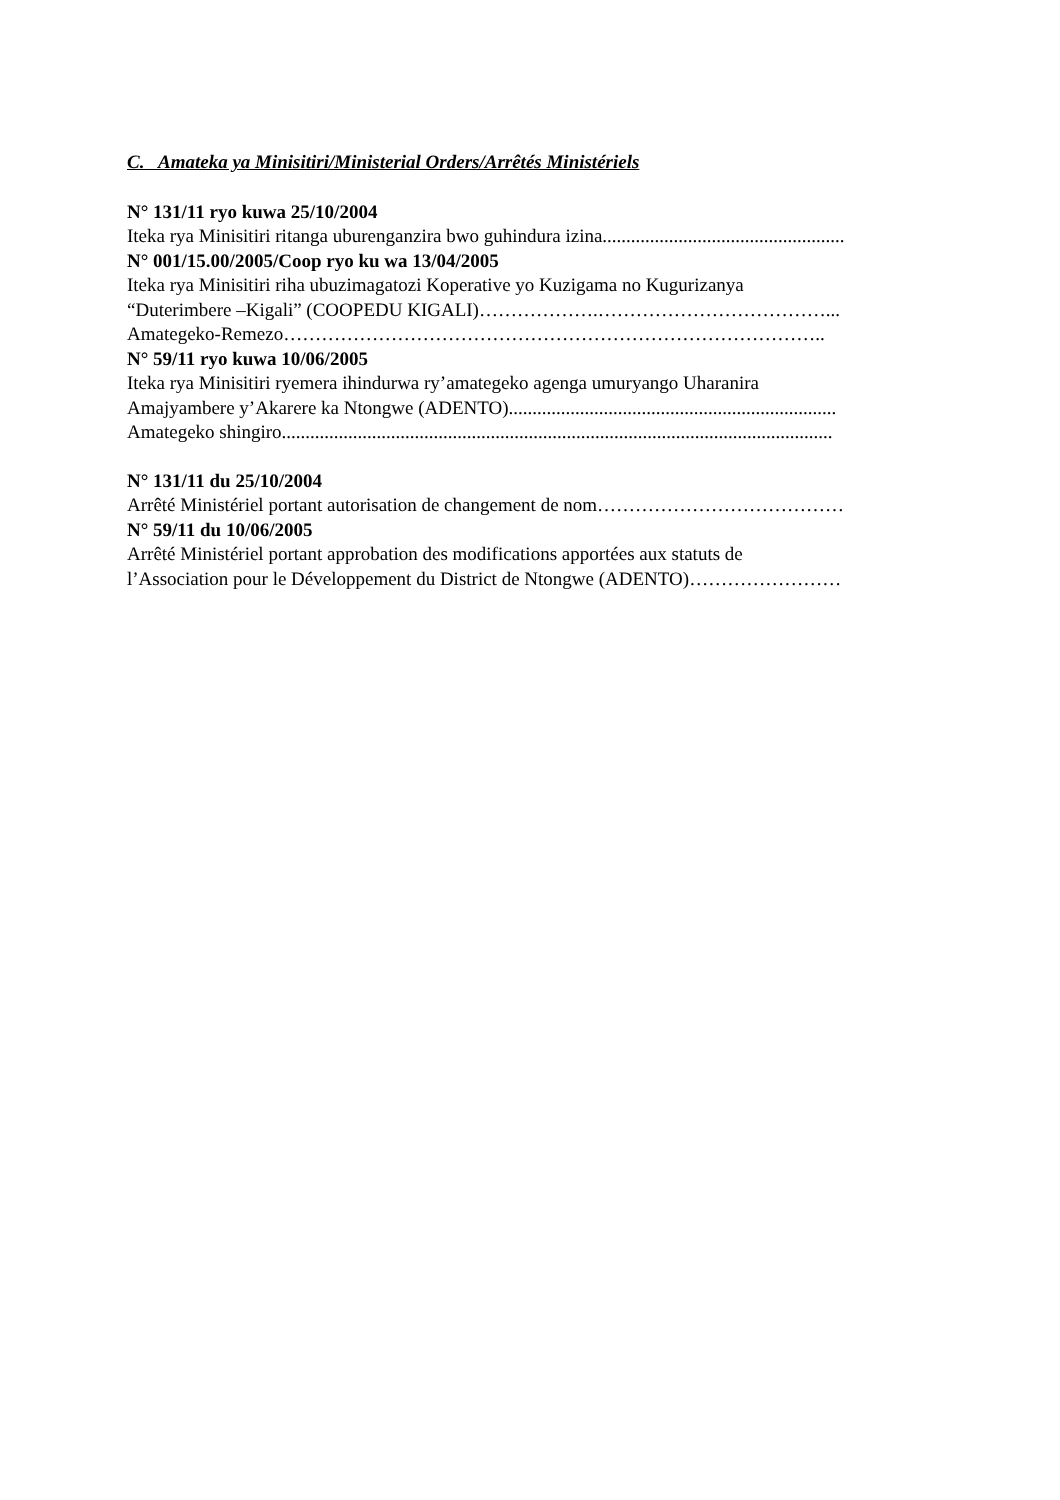C. Amateka ya Minisitiri/Ministerial Orders/Arrêtés Ministériels
N° 131/11 ryo kuwa 25/10/2004
Iteka rya Minisitiri ritanga uburenganzira bwo guhindura izina...................................................
N° 001/15.00/2005/Coop ryo ku wa 13/04/2005
Iteka rya Minisitiri riha ubuzimagatozi Koperative yo Kuzigama no Kugurizanya
“Duterimbere –Kigali” (COOPEDU KIGALI)……………….………………………………...
Amategeko-Remezo…………………………………………………………………………..
N° 59/11 ryo kuwa 10/06/2005
Iteka rya Minisitiri ryemera ihindurwa ry’amategeko agenga umuryango Uharanira
Amajyambere y’Akarere ka Ntongwe (ADENTO).....................................................................
Amategeko shingiro....................................................................................................................
N° 131/11 du 25/10/2004
Arrêté Ministériel portant autorisation de changement de nom…………………………………
N° 59/11 du 10/06/2005
Arrêté Ministériel portant approbation des modifications apportées aux statuts de
l’Association pour le Développement du District de Ntongwe (ADENTO)……………………